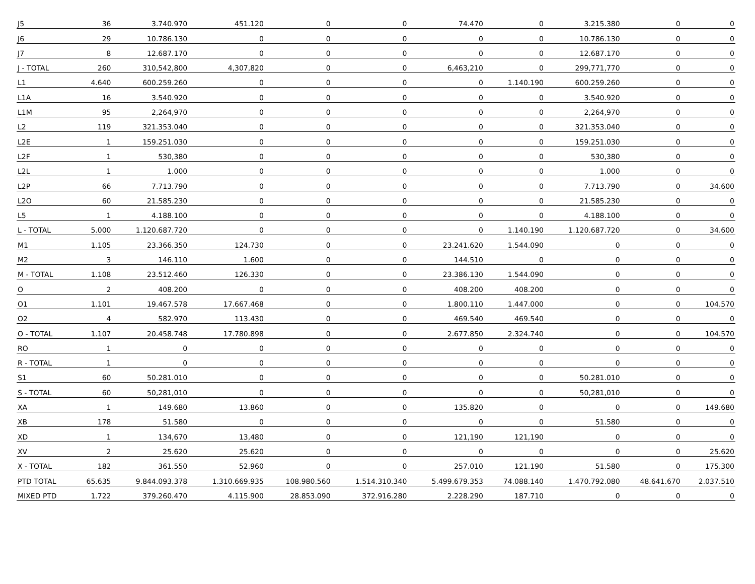| J5 | 36 | 3.740.970 | 451.120 | 0 | 0 | 74.470 | 0 | 3.215.380 | 0 | 0 |
| J6 | 29 | 10.786.130 | 0 | 0 | 0 | 0 | 0 | 10.786.130 | 0 | 0 |
| J7 | 8 | 12.687.170 | 0 | 0 | 0 | 0 | 0 | 12.687.170 | 0 | 0 |
| J - TOTAL | 260 | 310,542,800 | 4,307,820 | 0 | 0 | 6,463,210 | 0 | 299,771,770 | 0 | 0 |
| L1 | 4.640 | 600.259.260 | 0 | 0 | 0 | 0 | 1.140.190 | 600.259.260 | 0 | 0 |
| L1A | 16 | 3.540.920 | 0 | 0 | 0 | 0 | 0 | 3.540.920 | 0 | 0 |
| L1M | 95 | 2,264,970 | 0 | 0 | 0 | 0 | 0 | 2,264,970 | 0 | 0 |
| L2 | 119 | 321.353.040 | 0 | 0 | 0 | 0 | 0 | 321.353.040 | 0 | 0 |
| L2E | 1 | 159.251.030 | 0 | 0 | 0 | 0 | 0 | 159.251.030 | 0 | 0 |
| L2F | 1 | 530,380 | 0 | 0 | 0 | 0 | 0 | 530,380 | 0 | 0 |
| L2L | 1 | 1.000 | 0 | 0 | 0 | 0 | 0 | 1.000 | 0 | 0 |
| L2P | 66 | 7.713.790 | 0 | 0 | 0 | 0 | 0 | 7.713.790 | 0 | 34.600 |
| L2O | 60 | 21.585.230 | 0 | 0 | 0 | 0 | 0 | 21.585.230 | 0 | 0 |
| L5 | 1 | 4.188.100 | 0 | 0 | 0 | 0 | 0 | 4.188.100 | 0 | 0 |
| L - TOTAL | 5.000 | 1.120.687.720 | 0 | 0 | 0 | 0 | 1.140.190 | 1.120.687.720 | 0 | 34.600 |
| M1 | 1.105 | 23.366.350 | 124.730 | 0 | 0 | 23.241.620 | 1.544.090 | 0 | 0 | 0 |
| M2 | 3 | 146.110 | 1.600 | 0 | 0 | 144.510 | 0 | 0 | 0 | 0 |
| M - TOTAL | 1.108 | 23.512.460 | 126.330 | 0 | 0 | 23.386.130 | 1.544.090 | 0 | 0 | 0 |
| O | 2 | 408.200 | 0 | 0 | 0 | 408.200 | 408.200 | 0 | 0 | 0 |
| O1 | 1.101 | 19.467.578 | 17.667.468 | 0 | 0 | 1.800.110 | 1.447.000 | 0 | 0 | 104.570 |
| O2 | 4 | 582.970 | 113.430 | 0 | 0 | 469.540 | 469.540 | 0 | 0 | 0 |
| O - TOTAL | 1.107 | 20.458.748 | 17.780.898 | 0 | 0 | 2.677.850 | 2.324.740 | 0 | 0 | 104.570 |
| RO | 1 | 0 | 0 | 0 | 0 | 0 | 0 | 0 | 0 | 0 |
| R - TOTAL | 1 | 0 | 0 | 0 | 0 | 0 | 0 | 0 | 0 | 0 |
| S1 | 60 | 50.281.010 | 0 | 0 | 0 | 0 | 0 | 50.281.010 | 0 | 0 |
| S - TOTAL | 60 | 50,281,010 | 0 | 0 | 0 | 0 | 0 | 50,281,010 | 0 | 0 |
| XA | 1 | 149.680 | 13.860 | 0 | 0 | 135.820 | 0 | 0 | 0 | 149.680 |
| XB | 178 | 51.580 | 0 | 0 | 0 | 0 | 0 | 51.580 | 0 | 0 |
| XD | 1 | 134,670 | 13,480 | 0 | 0 | 121,190 | 121,190 | 0 | 0 | 0 |
| XV | 2 | 25.620 | 25.620 | 0 | 0 | 0 | 0 | 0 | 0 | 25.620 |
| X - TOTAL | 182 | 361.550 | 52.960 | 0 | 0 | 257.010 | 121.190 | 51.580 | 0 | 175.300 |
| PTD TOTAL | 65.635 | 9.844.093.378 | 1.310.669.935 | 108.980.560 | 1.514.310.340 | 5.499.679.353 | 74.088.140 | 1.470.792.080 | 48.641.670 | 2.037.510 |
| MIXED PTD | 1.722 | 379.260.470 | 4.115.900 | 28.853.090 | 372.916.280 | 2.228.290 | 187.710 | 0 | 0 | 0 |